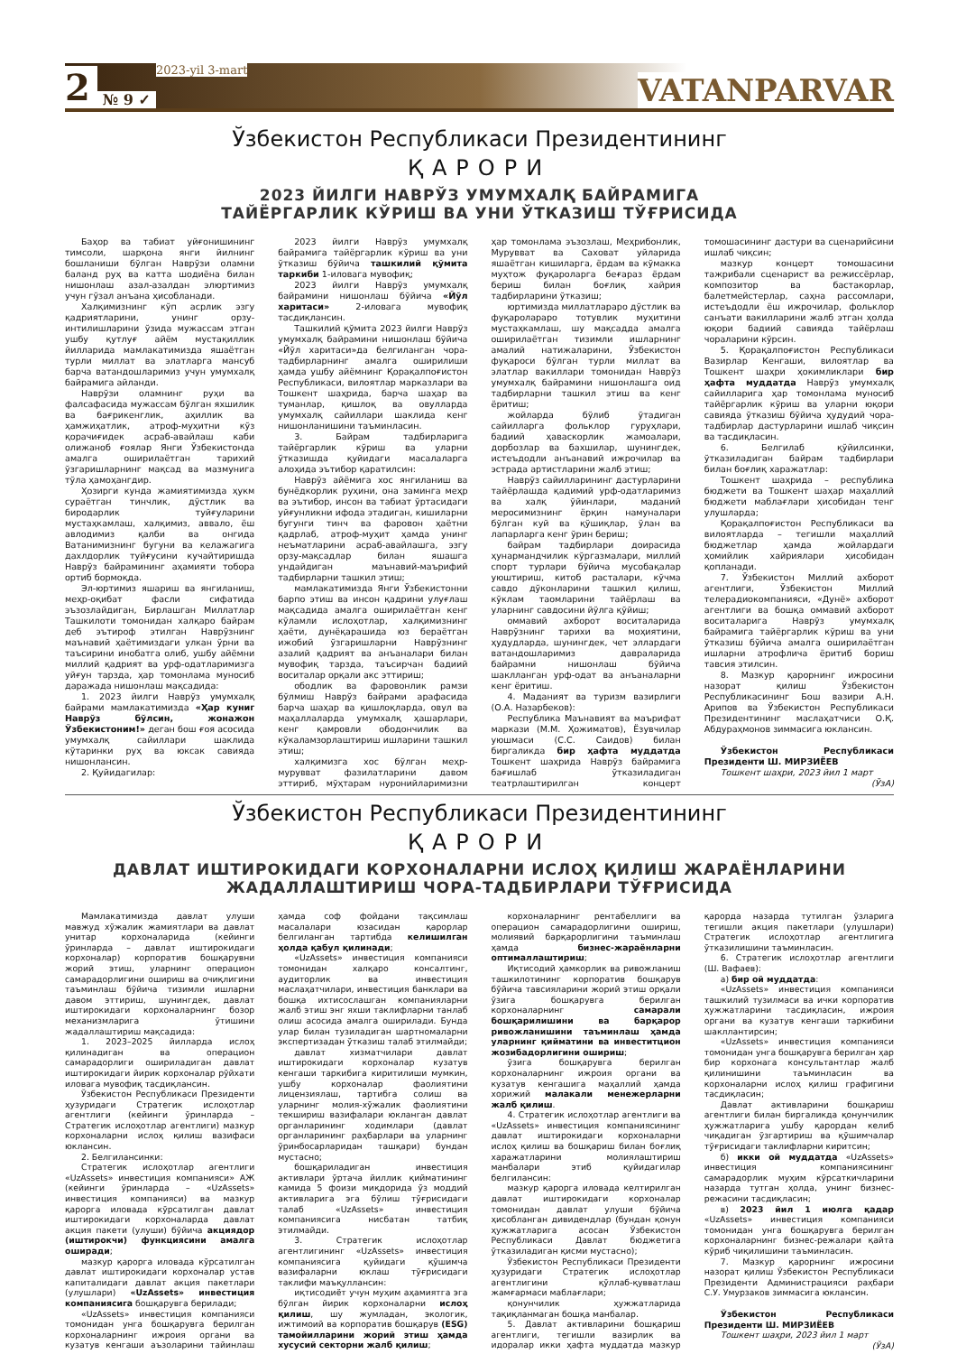2 № 9 ✓ 2023-yil 3-mart VATANPARVAR
Ўзбекистон Республикаси Президентининг
ҚАРОРИ
2023 ЙИЛГИ НАВРЎЗ УМУМХАЛҚ БАЙРАМИГА
ТАЙЁРГАРЛИК КЎРИШ ВА УНИ ЎТКАЗИШ ТЎҒРИСИДА
Баҳор ва табиат уйғонишининг тимсоли, шарқона янги йилнинг бошланиши бўлган Наврўзи оламни баланд руҳ ва катта шодиёна билан нишонлаш азал-азалдан элюртимиз учун гўзал анъана ҳисобланади.
Халқимизнинг кўп асрлик эзгу қадриятларини, унинг орзу-интилишларини ўзида мужассам этган ушбу қутлуғ айём мустақиллик йилларида мамлакатимизда яшаётган турли миллат ва элатларга мансуб барча ватандошларимиз учун умумхалқ байрамига айланди.
Наврўзи оламнинг руҳи ва фалсафасида мужассам бўлган яхшилик ва бағрикенглик, аҳиллик ва ҳамжиҳатлик, атроф-муҳитни кўз қорачиғидек асраб-авайлаш каби олижаноб ғоялар Янги Ўзбекистонда амалга оширилаётган тарихий ўзгаришларнинг мақсад ва мазмунига тўла ҳамоҳангдир.
Ҳозирги кунда жамиятимизда ҳукм сураётган тинчлик, дўстлик ва биродарлик туйғуларини мустаҳкамлаш, халқимиз, аввало, ёш авлодимиз қалби ва онгида Ватанимизнинг бугуни ва келажагига дахлдорлик туйғусини кучайтиришда Наврўз байрамининг аҳамияти тобора ортиб бормоқда.
Эл-юртимиз яшариш ва янгиланиш, меҳр-оқибат фасли сифатида эъзозлайдиган, Бирлашган Миллатлар Ташкилоти томонидан халқаро байрам деб эътироф этилган Наврўзнинг маънавий ҳаётимиздаги улкан ўрни ва таъсирини инобатга олиб, ушбу айёмни миллий қадрият ва урф-одатларимизга уйғун тарзда, ҳар томонлама муносиб даражада нишонлаш мақсадида:
1. 2023 йилги Наврўз умумхалқ байрами мамлакатимизда «Ҳар куниг Наврўз бўлсин, жонажон Ўзбекистоним!» деган бош ғоя асосида умумхалқ сайиллари шаклида кўтаринки руҳ ва юксак савияда нишонлансин.
2. Қуйидагилар:
2023 йилги Наврўз умумхалқ байрамига тайёргарлик кўриш ва уни ўтказиш бўйича ташкилий қўмита таркиби 1-иловага мувофиқ;
2023 йилги Наврўз умумхалқ байрамини нишонлаш бўйича «Йўл харитаси» 2-иловага мувофиқ тасдиқлансин.
Ташкилий қўмита 2023 йилги Наврўз умумхалқ байрамини нишонлаш бўйича «Йўл харитаси»да белгиланган чора-тадбирларнинг амалга оширилиши ҳамда ушбу айёмнинг Қорақалпоғистон Республикаси, вилоятлар марказлари ва Тошкент шаҳрида, барча шаҳар ва туманлар, қишлоқ ва овулларда умумхалқ сайиллари шаклида кенг нишонланишини таъминласин.
3. Байрам тадбирларига тайёргарлик кўриш ва уларни ўтказишда қуйидаги масалаларга алоҳида эътибор қаратилсин:
Наврўз айёмига хос янгиланиш ва бунёдкорлик руҳини, она заминга меҳр ва эътибор, инсон ва табиат ўртасидаги уйғунликни ифода этадиган, кишиларни бугунги тинч ва фаровон ҳаётни қадрлаб, атроф-муҳит ҳамда унинг неъматларини асраб-авайлашга, эзгу орзу-мақсадлар билан яшашга ундайдиган маънавий-маърифий тадбирларни ташкил этиш;
мамлакатимизда Янги Ўзбекистонни барпо этиш ва инсон қадрини улуғлаш мақсадида амалга оширилаётган кенг кўламли ислоҳотлар, халқимизнинг ҳаёти, дунёқарашида юз бераётган ижобий ўзгаришларни Наврўзнинг азалий қадрият ва анъаналари билан мувофиқ тарзда, таъсирчан бадиий воситалар орқали акс эттириш;
ободлик ва фаровонлик рамзи бўлмиш Наврўз байрами арафасида барча шаҳар ва қишлоқларда, овул ва маҳаллаларда умумхалқ ҳашарлари, кенг қамровли ободончилик ва кўкаламзорлаштириш ишларини ташкил этиш;
халқимизга хос бўлган меҳр-мурувват фазилатларини давом эттириб, мўҳтарам нуронийларимизни ҳар томонлама эъзозлаш, Меҳрибонлик, Мурувват ва Саховат уйларида яшаётган кишиларга, ёрдам ва кўмакка муҳтож фуқароларга беғараз ёрдам бериш билан боғлиқ хайрия тадбирларини ўтказиш;
юртимизда миллатлараро дўстлик ва фуқаролараро тотувлик муҳитини мустаҳкамлаш, шу мақсадда амалга оширилаётган тизимли ишларнинг амалий натижаларини, Ўзбекистон фуқароси бўлган турли миллат ва элатлар вакиллари томонидан Наврўз умумхалқ байрамини нишонлашга оид тадбирларни ташкил этиш ва кенг ёритиш;
жойларда бўлиб ўтадиган сайилларга фольклор гуруҳлари, бадиий ҳаваскорлик жамоалари, дорбозлар ва бахшилар, шунингдек, истеъдодли анъанавий ижрочилар ва эстрада артистларини жалб этиш;
Наврўз сайилларининг дастурларини тайёрлашда қадимий урф-одатларимиз ва халқ ўйинлари, маданий меросимизнинг ёрқин намуналари бўлган куй ва қўшиқлар, ўлан ва лапарларга кенг ўрин бериш;
байрам тадбирлари доирасида ҳунармандчилик кўргазмалари, миллий спорт турлари бўйича мусобақалар уюштириш, китоб расталари, кўчма савдо дўконларини ташкил қилиш, кўклам таомларини тайёрлаш ва уларнинг савдосини йўлга қўйиш;
оммавий ахборот воситаларида Наврўзнинг тарихи ва моҳиятини, ҳудудларда, шунингдек, чет эллардаги ватандошларимиз давраларида байрамни нишонлаш бўйича шаклланган урф-одат ва анъаналарни кенг ёритиш.
4. Маданият ва туризм вазирлиги (О.А. Назарбеков):
Республика Маънавият ва маърифат маркази (М.М. Ҳожиматов), Ёзувчилар уюшмаси (С.С. Саидов) билан биргаликда бир ҳафта муддатда Тошкент шаҳрида Наврўз байрамига бағишлаб ўтказиладиган театрлаштирилган концерт томошасининг дастури ва сценарийсини ишлаб чиқсин;
мазкур концерт томошасини тажрибали сценарист ва режиссёрлар, композитор ва бастакорлар, балетмейстерлар, саҳна рассомлари, истеъдодли ёш ижрочилар, фольклор санъати вакилларини жалб этган ҳолда юқори бадиий савияда тайёрлаш чораларини кўрсин.
5. Қорақалпоғистон Республикаси Вазирлар Кенгаши, вилоятлар ва Тошкент шаҳри ҳокимликлари бир ҳафта муддатда Наврўз умумхалқ сайилларига ҳар томонлама муносиб тайёргарлик кўриш ва уларни юқори савияда ўтказиш бўйича ҳудудий чора-тадбирлар дастурларини ишлаб чиқсин ва тасдиқласин.
6. Белгилаб қўйилсинки, ўтказиладиган байрам тадбирлари билан боғлиқ харажатлар:
Тошкент шаҳрида – республика бюджети ва Тошкент шаҳар маҳаллий бюджети маблағлари ҳисобидан тенг улушларда;
Қорақалпоғистон Республикаси ва вилоятларда – тегишли маҳаллий бюджетлар ҳамда жойлардаги ҳомийлик хайриялари ҳисобидан қопланади.
7. Ўзбекистон Миллий ахборот агентлиги, Ўзбекистон Миллий телерадиокомпанияси, «Дунё» ахборот агентлиги ва бошқа оммавий ахборот воситаларига Наврўз умумхалқ байрамига тайёргарлик кўриш ва уни ўтказиш бўйича амалга оширилаётган ишларни атрофлича ёритиб бориш тавсия этилсин.
8. Мазкур қарорнинг ижросини назорат қилиш Ўзбекистон Республикасининг Бош вазири А.Н. Арипов ва Ўзбекистон Республикаси Президентининг маслаҳатчиси О.Қ. Абдураҳмонов зиммасига юклансин.
Ўзбекистон Республикаси Президенти Ш. МИРЗИЁЕВ
Тошкент шаҳри, 2023 йил 1 март
(ЎзА)
Ўзбекистон Республикаси Президентининг
ҚАРОРИ
ДАВЛАТ ИШТИРОКИДАГИ КОРХОНАЛАРНИ ИСЛОҲ ҚИЛИШ ЖАРАЁНЛАРИНИ
ЖАДАЛЛАШТИРИШ ЧОРА-ТАДБИРЛАРИ ТЎҒРИСИДА
Мамлакатимизда давлат улуши мавжуд хўжалик жамиятлари ва давлат унитар корхоналарида (кейинги ўринларда – давлат иштирокидаги корхоналар) корпоратив бошқарувни жорий этиш, уларнинг операцион самарадорлигини ошириш ва очиқлигини таъминлаш бўйича тизимли ишларни давом эттириш, шунингдек, давлат иштирокидаги корхоналарнинг бозор механизмларига ўтишини жадаллаштириш мақсадида:
1. 2023–2025 йилларда ислоҳ қилинадиган ва операцион самарадорлиги ошириладиган давлат иштирокидаги йирик корхоналар рўйхати иловага мувофиқ тасдиқлансин.
Ўзбекистон Республикаси Президенти ҳузуридаги Стратегик ислоҳотлар агентлиги (кейинги ўринларда – Стратегик ислоҳотлар агентлиги) мазкур корхоналарни ислоҳ қилиш вазифаси юклансин.
2. Белгилансинки:
Стратегик ислоҳотлар агентлиги «UzAssets» инвестиция компанияси» АЖ (кейинги ўринларда – «UzAssets» инвестиция компанияси) ва мазкур қарорга иловада кўрсатилган давлат иштирокидаги корхоналарда давлат акция пакети (улуши) бўйича акциядор (иштирокчи) функциясини амалга оширади;
мазкур қарорга иловада кўрсатилган давлат иштирокидаги корхоналар устав капиталидаги давлат акция пакетлари (улушлари) «UzAssets» инвестиция компаниясига бошқарувга берилади;
«UzAssets» инвестиция компанияси томонидан унга бошқарувга берилган корхоналарнинг ижроия органи ва кузатув кенгаши аъзоларини тайинлаш ҳамда соф фойдани тақсимлаш масалалари юзасидан қарорлар белгиланган тартибда келишилган ҳолда қабул қилинади;
«UzAssets» инвестиция компанияси томонидан халқаро консалтинг, аудиторлик ва инвестиция маслаҳатчилари, инвестиция банклари ва бошқа ихтисослашган компанияларни жалб этиш энг яхши таклифларни танлаб олиш асосида амалга оширилади. Бунда улар билан тузиладиган шартномаларни экспертизадан ўтказиш талаб этилмайди;
давлат хизматчилари давлат иштирокидаги корхоналар кузатув кенгаши таркибига киритилиши мумкин, ушбу корхоналар фаолиятини лицензиялаш, тартибга солиш ва уларнинг молия-хўжалик фаолиятини текшириш вазифалари юкланган давлат органларининг ходимлари (давлат органларининг раҳбарлари ва уларнинг ўринбосарларидан ташқари) бундан мустасно;
бошқариладиган инвестиция активлари ўртача йиллик қийматининг камида 5 фоизи миқдорида ўз моддий активларига эга бўлиш тўғрисидаги талаб «UzAssets» инвестиция компаниясига нисбатан татбиқ этилмайди.
3. Стратегик ислоҳотлар агентлигининг «UzAssets» инвестиция компаниясига қуйидаги қўшимча вазифаларни юклаш тўғрисидаги таклифи маъқуллансин:
иқтисодиёт учун муҳим аҳамиятга эга бўлган йирик корхоналарни ислоҳ қилиш, шу жумладан, экологик, ижтимоий ва корпоратив бошқарув (ESG) тамойилларини жорий этиш ҳамда хусусий секторни жалб қилиш;
корхоналарнинг рентабеллиги ва операцион самарадорлигини ошириш, молиявий барқарорлигини таъминлаш ҳамда бизнес-жараёнларни оптималлаштириш;
Иқтисодий ҳамкорлик ва ривожланиш ташкилотининг корпоратив бошқарув бўйича тавсияларини жорий этиш орқали ўзига бошқарувга берилган корхоналарнинг самарали бошқарилишини ва барқарор ривожланишини таъминлаш ҳамда уларнинг қийматини ва инвеститцион жозибадорлигини ошириш;
ўзига бошқарувга берилган корхоналарнинг ижроия органи ва кузатув кенгашига маҳаллий ҳамда хорижий малакали менежерларни жалб қилиш.
4. Стратегик ислоҳотлар агентлиги ва «UzAssets» инвестиция компаниясининг давлат иштирокидаги корхоналарни ислоҳ қилиш ва бошқариш билан боғлиқ харажатларини молиялаштириш манбалари этиб қуйидагилар белгилансин:
мазкур қарорга иловада келтирилган давлат иштирокидаги корхоналар томонидан давлат улуши бўйича ҳисобланган дивидендлар (бундан қонун ҳужжатларига асосан Ўзбекистон Республикаси Давлат бюджетига ўтказиладиган қисми мустасно);
Ўзбекистон Республикаси Президенти ҳузуридаги Стратегик ислоҳотлар агентлигини қўллаб-қувватлаш жамғармаси маблағлари;
қонунчилик ҳужжатларида тақиқланмаган бошқа манбалар.
5. Давлат активларини бошқариш агентлиги, тегишли вазирлик ва идоралар икки ҳафта муддатда мазкур қарорда назарда тутилган ўзларига тегишли акция пакетлари (улушлари) Стратегик ислоҳотлар агентлигига ўтказилишини таъминласин.
6. Стратегик ислоҳотлар агентлиги (Ш. Вафаев):
а) бир ой муддатда:
«UzAssets» инвестиция компанияси ташкилий тузилмаси ва ички корпоратив ҳужжатларини тасдиқласин, ижроия органи ва кузатув кенгаши таркибини шакллантирсин;
«UzAssets» инвестиция компанияси томонидан унга бошқарувга берилган ҳар бир корхонага консультантлар жалб қилинишини таъминласин ва корхоналарни ислоҳ қилиш графигини тасдиқласин;
Давлат активларини бошқариш агентлиги билан биргаликда қонунчилик ҳужжатларига ушбу қарордан келиб чиқадиган ўзгартириш ва қўшимчалар тўғрисидаги таклифларни киритсин;
б) икки ой муддатда «UzAssets» инвестиция компаниясининг самарадорлик муҳим кўрсаткичларини назарда тутган ҳолда, унинг бизнес-режасини тасдиқласин;
в) 2023 йил 1 июлга қадар «UzAssets» инвестиция компанияси томонидан унга бошқарувга берилган корхоналарнинг бизнес-режалари қайта кўриб чиқилишини таъминласин.
7. Мазкур қарорнинг ижросини назорат қилиш Ўзбекистон Республикаси Президенти Администрацияси раҳбари С.У. Умурзаков зиммасига юклансин.
Ўзбекистон Республикаси Президенти Ш. МИРЗИЁЕВ
Тошкент шаҳри, 2023 йил 1 март
(ЎзА)